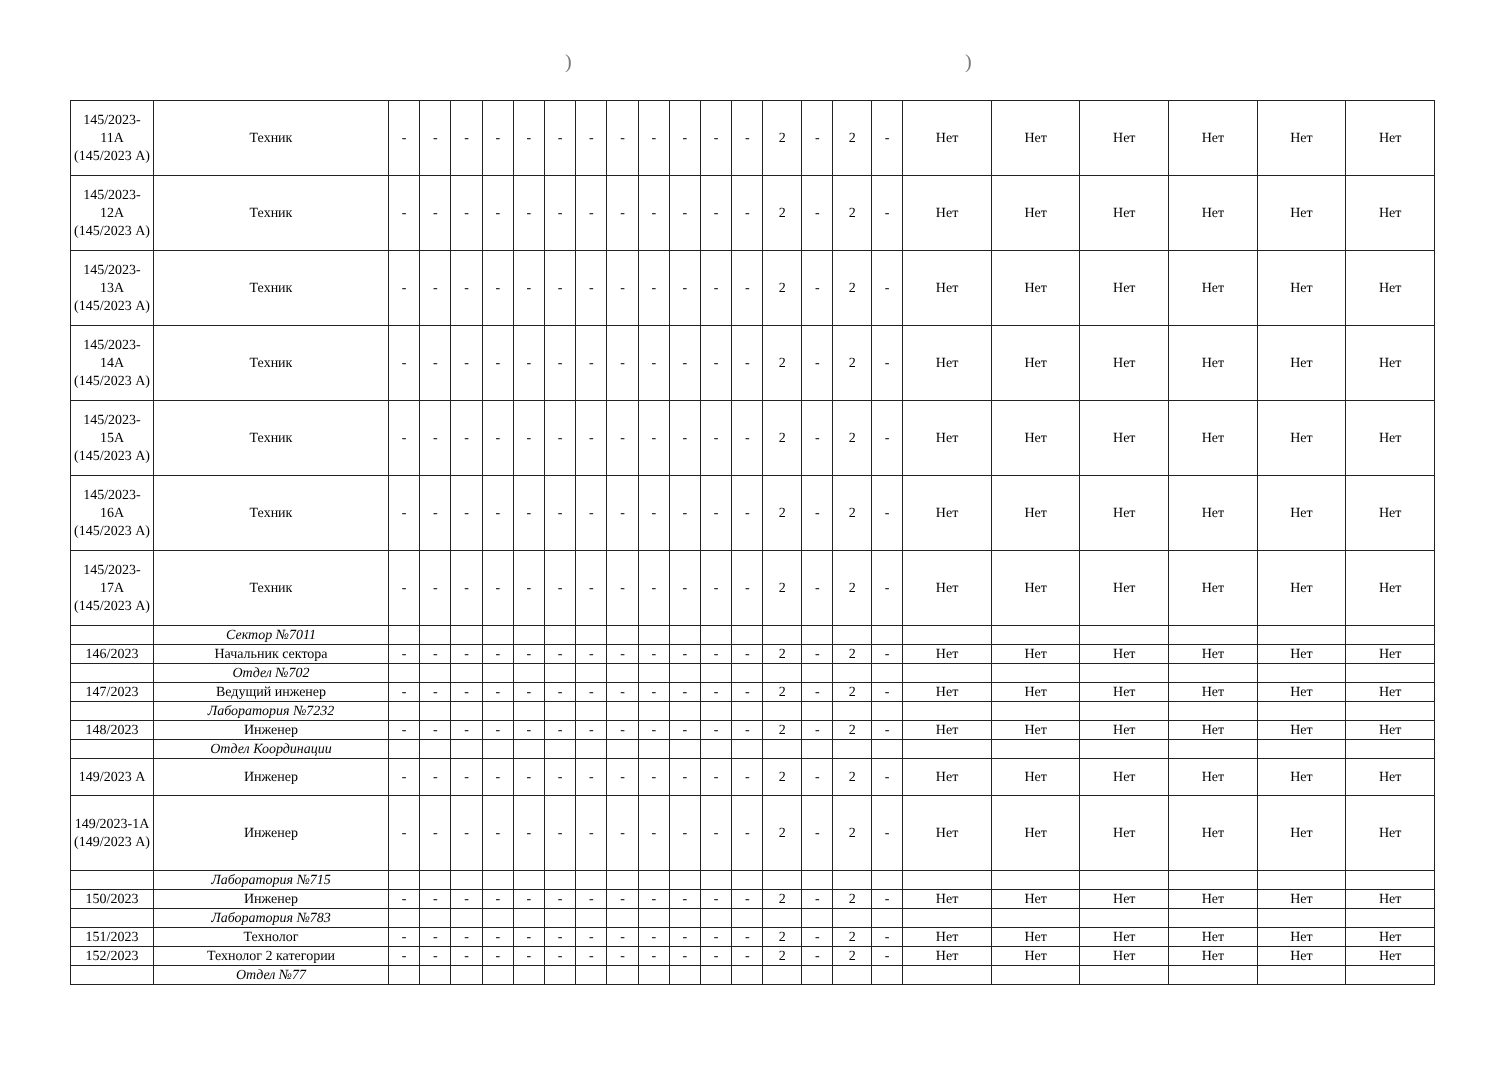))
| 145/2023-11А (145/2023 А) | Техник | - | - | - | - | - | - | - | - | - | - | - | - | 2 | - | 2 | - | Нет | Нет | Нет | Нет | Нет | Нет |
| 145/2023-12А (145/2023 А) | Техник | - | - | - | - | - | - | - | - | - | - | - | - | 2 | - | 2 | - | Нет | Нет | Нет | Нет | Нет | Нет |
| 145/2023-13А (145/2023 А) | Техник | - | - | - | - | - | - | - | - | - | - | - | - | 2 | - | 2 | - | Нет | Нет | Нет | Нет | Нет | Нет |
| 145/2023-14А (145/2023 А) | Техник | - | - | - | - | - | - | - | - | - | - | - | - | 2 | - | 2 | - | Нет | Нет | Нет | Нет | Нет | Нет |
| 145/2023-15А (145/2023 А) | Техник | - | - | - | - | - | - | - | - | - | - | - | - | 2 | - | 2 | - | Нет | Нет | Нет | Нет | Нет | Нет |
| 145/2023-16А (145/2023 А) | Техник | - | - | - | - | - | - | - | - | - | - | - | - | 2 | - | 2 | - | Нет | Нет | Нет | Нет | Нет | Нет |
| 145/2023-17А (145/2023 А) | Техник | - | - | - | - | - | - | - | - | - | - | - | - | 2 | - | 2 | - | Нет | Нет | Нет | Нет | Нет | Нет |
| | Сектор №7011 | | | | | | | | | | | | | | | | | | | | | | |
| 146/2023 | Начальник сектора | - | - | - | - | - | - | - | - | - | - | - | - | 2 | - | 2 | - | Нет | Нет | Нет | Нет | Нет | Нет |
| | Отдел №702 | | | | | | | | | | | | | | | | | | | | | | |
| 147/2023 | Ведущий инженер | - | - | - | - | - | - | - | - | - | - | - | - | 2 | - | 2 | - | Нет | Нет | Нет | Нет | Нет | Нет |
| | Лаборатория №7232 | | | | | | | | | | | | | | | | | | | | | | |
| 148/2023 | Инженер | - | - | - | - | - | - | - | - | - | - | - | - | 2 | - | 2 | - | Нет | Нет | Нет | Нет | Нет | Нет |
| | Отдел Координации | | | | | | | | | | | | | | | | | | | | | | |
| 149/2023 А | Инженер | - | - | - | - | - | - | - | - | - | - | - | - | 2 | - | 2 | - | Нет | Нет | Нет | Нет | Нет | Нет |
| 149/2023-1А (149/2023 А) | Инженер | - | - | - | - | - | - | - | - | - | - | - | - | 2 | - | 2 | - | Нет | Нет | Нет | Нет | Нет | Нет |
| | Лаборатория №715 | | | | | | | | | | | | | | | | | | | | | | |
| 150/2023 | Инженер | - | - | - | - | - | - | - | - | - | - | - | - | 2 | - | 2 | - | Нет | Нет | Нет | Нет | Нет | Нет |
| | Лаборатория №783 | | | | | | | | | | | | | | | | | | | | | | |
| 151/2023 | Технолог | - | - | - | - | - | - | - | - | - | - | - | - | 2 | - | 2 | - | Нет | Нет | Нет | Нет | Нет | Нет |
| 152/2023 | Технолог 2 категории | - | - | - | - | - | - | - | - | - | - | - | - | 2 | - | 2 | - | Нет | Нет | Нет | Нет | Нет | Нет |
| | Отдел №77 | | | | | | | | | | | | | | | | | | | | | | |